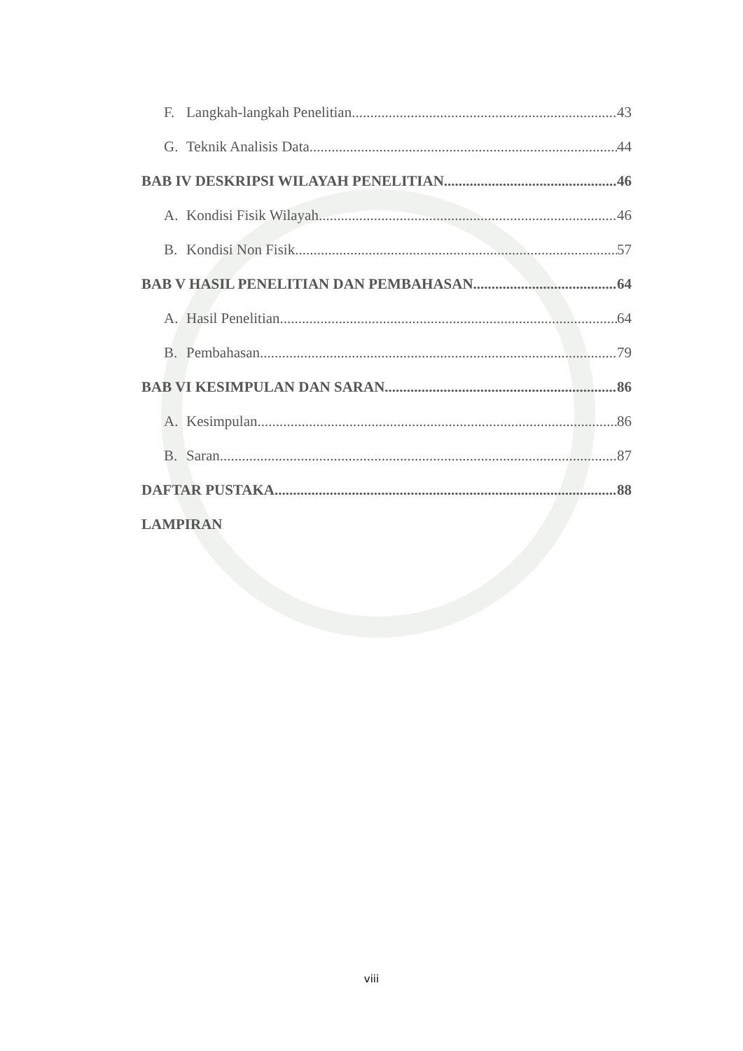F. Langkah-langkah Penelitian 43
G. Teknik Analisis Data 44
BAB IV DESKRIPSI WILAYAH PENELITIAN 46
A. Kondisi Fisik Wilayah 46
B. Kondisi Non Fisik 57
BAB V HASIL PENELITIAN DAN PEMBAHASAN 64
A. Hasil Penelitian 64
B. Pembahasan 79
BAB VI KESIMPULAN DAN SARAN 86
A. Kesimpulan 86
B. Saran 87
DAFTAR PUSTAKA 88
LAMPIRAN
viii